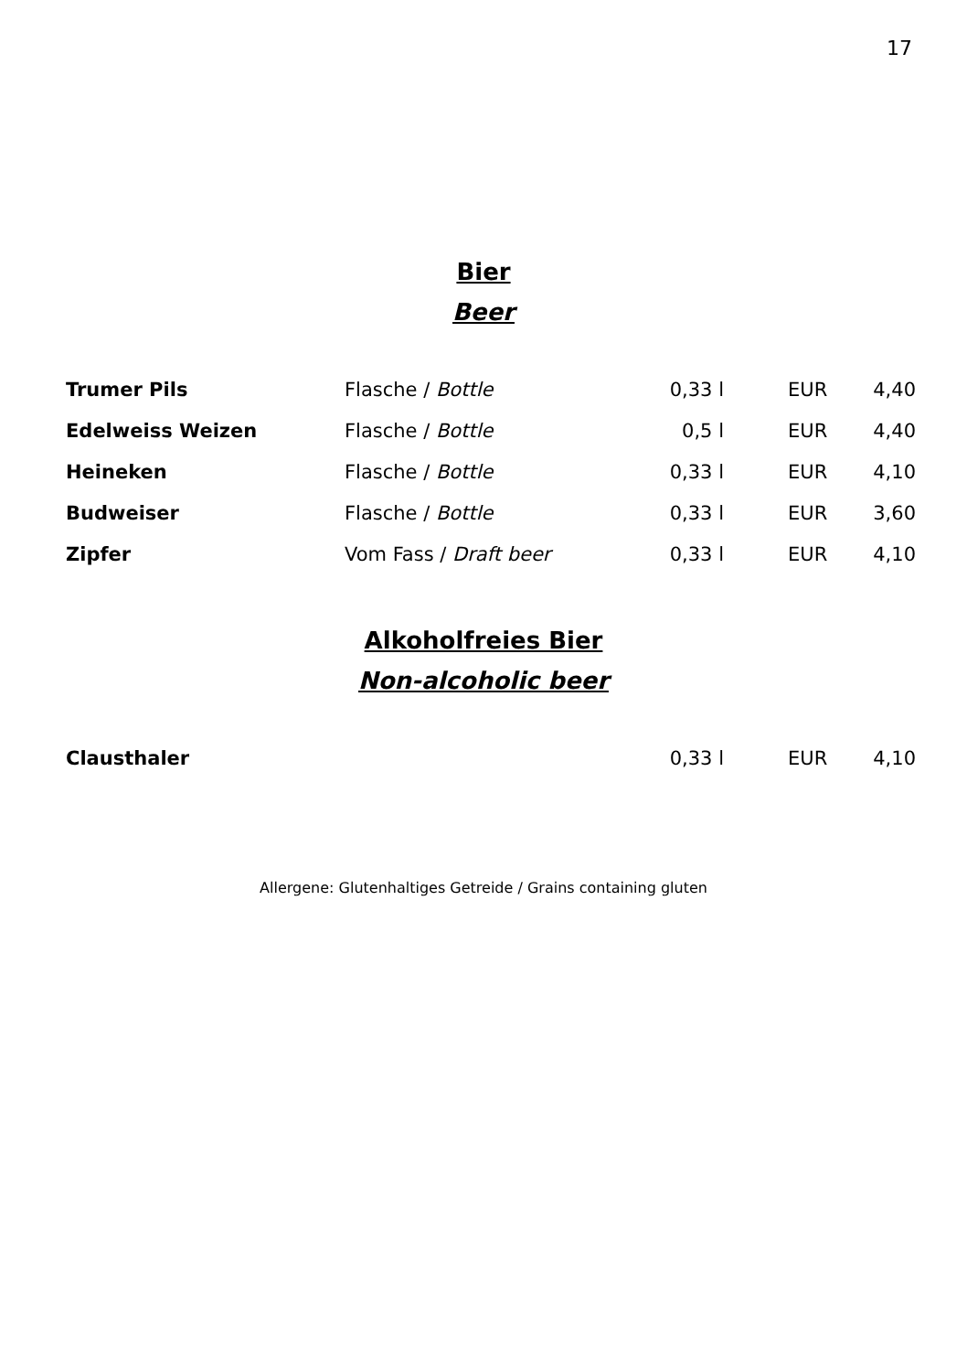17
Bier
Beer
| Trumer Pils | Flasche / Bottle | 0,33 l | EUR | 4,40 |
| Edelweiss Weizen | Flasche / Bottle | 0,5 l | EUR | 4,40 |
| Heineken | Flasche / Bottle | 0,33 l | EUR | 4,10 |
| Budweiser | Flasche / Bottle | 0,33 l | EUR | 3,60 |
| Zipfer | Vom Fass / Draft beer | 0,33 l | EUR | 4,10 |
Alkoholfreies Bier
Non-alcoholic beer
| Clausthaler | | 0,33 l | EUR | 4,10 |
Allergene: Glutenhaltiges Getreide / Grains containing gluten